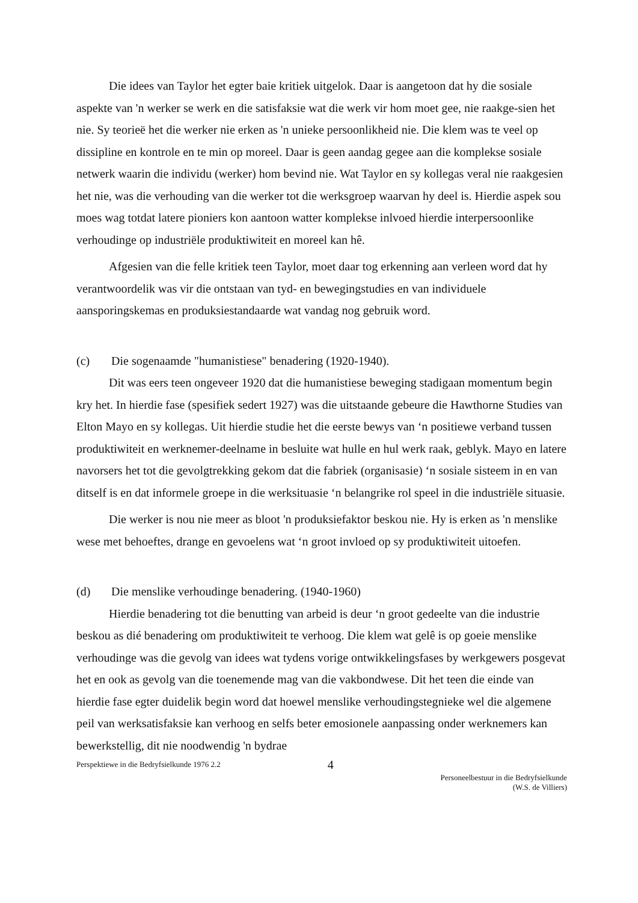Die idees van Taylor het egter baie kritiek uitgelok. Daar is aangetoon dat hy die sosiale aspekte van 'n werker se werk en die satisfaksie wat die werk vir hom moet gee, nie raakge-sien het nie. Sy teorieë het die werker nie erken as 'n unieke persoonlikheid nie. Die klem was te veel op dissipline en kontrole en te min op moreel. Daar is geen aandag gegee aan die komplekse sosiale netwerk waarin die individu (werker) hom bevind nie. Wat Taylor en sy kollegas veral nie raakgesien het nie, was die verhouding van die werker tot die werksgroep waarvan hy deel is. Hierdie aspek sou moes wag totdat latere pioniers kon aantoon watter komplekse inlvoed hierdie interpersoonlike verhoudinge op industriële produktiwiteit en moreel kan hê.
Afgesien van die felle kritiek teen Taylor, moet daar tog erkenning aan verleen word dat hy verantwoordelik was vir die ontstaan van tyd- en bewegingstudies en van individuele aansporingskemas en produksiestandaarde wat vandag nog gebruik word.
(c) Die sogenaamde "humanistiese" benadering (1920-1940).
Dit was eers teen ongeveer 1920 dat die humanistiese beweging stadigaan momentum begin kry het. In hierdie fase (spesifiek sedert 1927) was die uitstaande gebeure die Hawthorne Studies van Elton Mayo en sy kollegas. Uit hierdie studie het die eerste bewys van ‘n positiewe verband tussen produktiwiteit en werknemer-deelname in besluite wat hulle en hul werk raak, geblyk. Mayo en latere navorsers het tot die gevolgtrekking gekom dat die fabriek (organisasie) ‘n sosiale sisteem in en van ditself is en dat informele groepe in die werksituasie ‘n belangrike rol speel in die industriële situasie.
Die werker is nou nie meer as bloot 'n produksiefaktor beskou nie. Hy is erken as 'n menslike wese met behoeftes, drange en gevoelens wat ‘n groot invloed op sy produktiwiteit uitoefen.
(d) Die menslike verhoudinge benadering. (1940-1960)
Hierdie benadering tot die benutting van arbeid is deur ‘n groot gedeelte van die industrie beskou as dié benadering om produktiwiteit te verhoog. Die klem wat gelê is op goeie menslike verhoudinge was die gevolg van idees wat tydens vorige ontwikkelingsfases by werkgewers posgevat het en ook as gevolg van die toenemende mag van die vakbondwese. Dit het teen die einde van hierdie fase egter duidelik begin word dat hoewel menslike verhoudingstegnieke wel die algemene peil van werksatisfaksie kan verhoog en selfs beter emosionele aanpassing onder werknemers kan bewerkstellig, dit nie noodwendig 'n bydrae
Perspektiewe in die Bedryfsielkunde 1976 2.2 4 Personeelbestuur in die Bedryfsielkunde
(W.S. de Villiers)